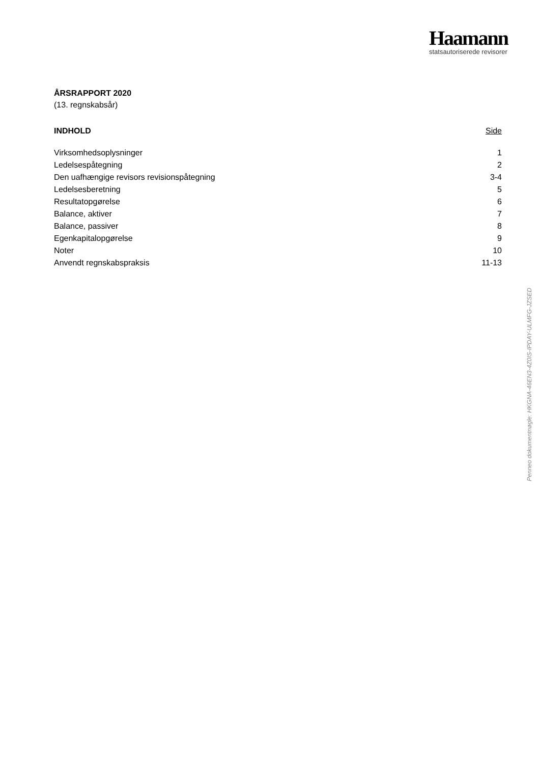Haamann
statsautoriserede revisorer
ÅRSRAPPORT 2020
(13. regnskabsår)
| INDHOLD | Side |
| Virksomhedsoplysninger | 1 |
| Ledelsespåtegning | 2 |
| Den uafhængige revisors revisionspåtegning | 3-4 |
| Ledelsesberetning | 5 |
| Resultatopgørelse | 6 |
| Balance, aktiver | 7 |
| Balance, passiver | 8 |
| Egenkapitalopgørelse | 9 |
| Noter | 10 |
| Anvendt regnskabspraksis | 11-13 |
Penneo dokumentnøgle: HKGNA-46EN3-4Z0IS-IPDAY-ULMFG-JZSED